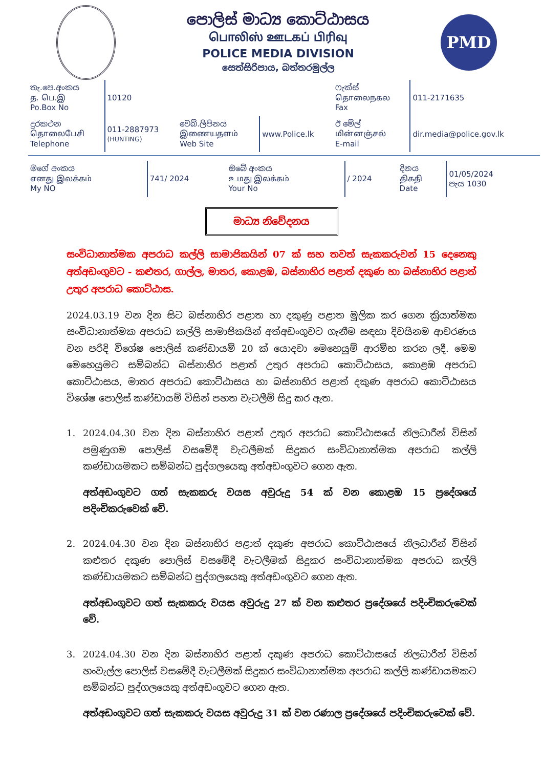පොලිස් මාධ්‍ය කොට්ඨාසය
பொலிஸ் ஊடகப் பிரிவு
POLICE MEDIA DIVISION
සෙත්සිරිපාය, බත්තරමුල්ල
PMD
| තැ.පෙ.අංකය த. பெ.இ Po.Box No | 10120 | | | ෆැක්ස් தொலைநகல Fax | 011-2171635 |
| දුරකථන தொலைபேசி Telephone | 011-2887973 (HUNTING) | වෙබ්.ලිපිනය இணையதளம் Web Site | www.Police.lk | ඊ මේල් மின்னஞ்சல் E-mail | dir.media@police.gov.lk |
| මගේ අංකය எனது இலக்கம் My NO | 741/ 2024 | ඔබේ අංකය உமது இலக்கம் Your No | / 2024 | දිනය திகதி Date | 01/05/2024 පැය 1030 |
මාධ්‍ය නිවේදනය
සංවිධානාත්මක අපරාධ කල්ලි සාමාජිකයින් 07 ක් සහ තවත් සැකකරුවන් 15 දෙනෙකු අත්අඩංගුවට - කළුතර, ගාල්ල, මාතර, කොළඹ, බස්නාහිර පළාත් දකුණ හා බස්නාහිර පළාත් උතුර අපරාධ කොට්ඨාස.
2024.03.19 වන දින සිට බස්නාහිර පළාත හා දකුණු පළාත මූලික කර ගෙන ක්‍රියාත්මක සංවිධානාත්මක අපරාධ කල්ලි සාමාජිකයින් අත්අඩංගුවට ගැනීම සඳහා දිවයිනම ආවරණය වන පරිදි විශේෂ පොලිස් කණ්ඩායම් 20 ක් යොදවා මෙහෙයුම් ආරම්භ කරන ලදී. මෙම මෙහෙයුමට සම්බන්ධ බස්නාහිර පළාත් උතුර අපරාධ කොට්ඨාසය, කොළඹ අපරාධ කොට්ඨාසය, මාතර අපරාධ කොට්ඨාසය හා බස්නාහිර පළාත් දකුණ අපරාධ කොට්ඨාසය විශේෂ පොලිස් කණ්ඩායම් විසින් පහත වැටලීම් සිදු කර ඇත.
1. 2024.04.30 වන දින බස්නාහිර පළාත් උතුර අපරාධ කොට්ඨාසයේ නිලධාරීන් විසින් පමුණුගම පොලිස් වසමේදී වැටලීමක් සිදුකර සංවිධානාත්මක අපරාධ කල්ලි කණ්ඩායමකට සම්බන්ධ පුද්ගලයෙකු අත්අඩංගුවට ගෙන ඇත.
අත්අඩංගුවට ගත් සැකකරු වයස අවුරුදු 54 ක් වන කොළඹ 15 ප්‍රදේශයේ පදිංචිකරුවෙක් වේ.
2. 2024.04.30 වන දින බස්නාහිර පළාත් දකුණ අපරාධ කොට්ඨාසයේ නිලධාරීන් විසින් කළුතර දකුණ පොලිස් වසමේදී වැටලීමක් සිදුකර සංවිධානාත්මක අපරාධ කල්ලි කණ්ඩායමකට සම්බන්ධ පුද්ගලයෙකු අත්අඩංගුවට ගෙන ඇත.
අත්අඩංගුවට ගත් සැකකරු වයස අවුරුදු 27 ක් වන කළුතර ප්‍රදේශයේ පදිංචිකරුවෙක් වේ.
3. 2024.04.30 වන දින බස්නාහිර පළාත් දකුණ අපරාධ කොට්ඨාසයේ නිලධාරීන් විසින් හංවැල්ල පොලිස් වසමේදී වැටලීමක් සිදුකර සංවිධානාත්මක අපරාධ කල්ලි කණ්ඩායමකට සම්බන්ධ පුද්ගලයෙකු අත්අඩංගුවට ගෙන ඇත.
අත්අඩංගුවට ගත් සැකකරු වයස අවුරුදු 31 ක් වන රණාල ප්‍රදේශයේ පදිංචිකරුවෙක් වේ.